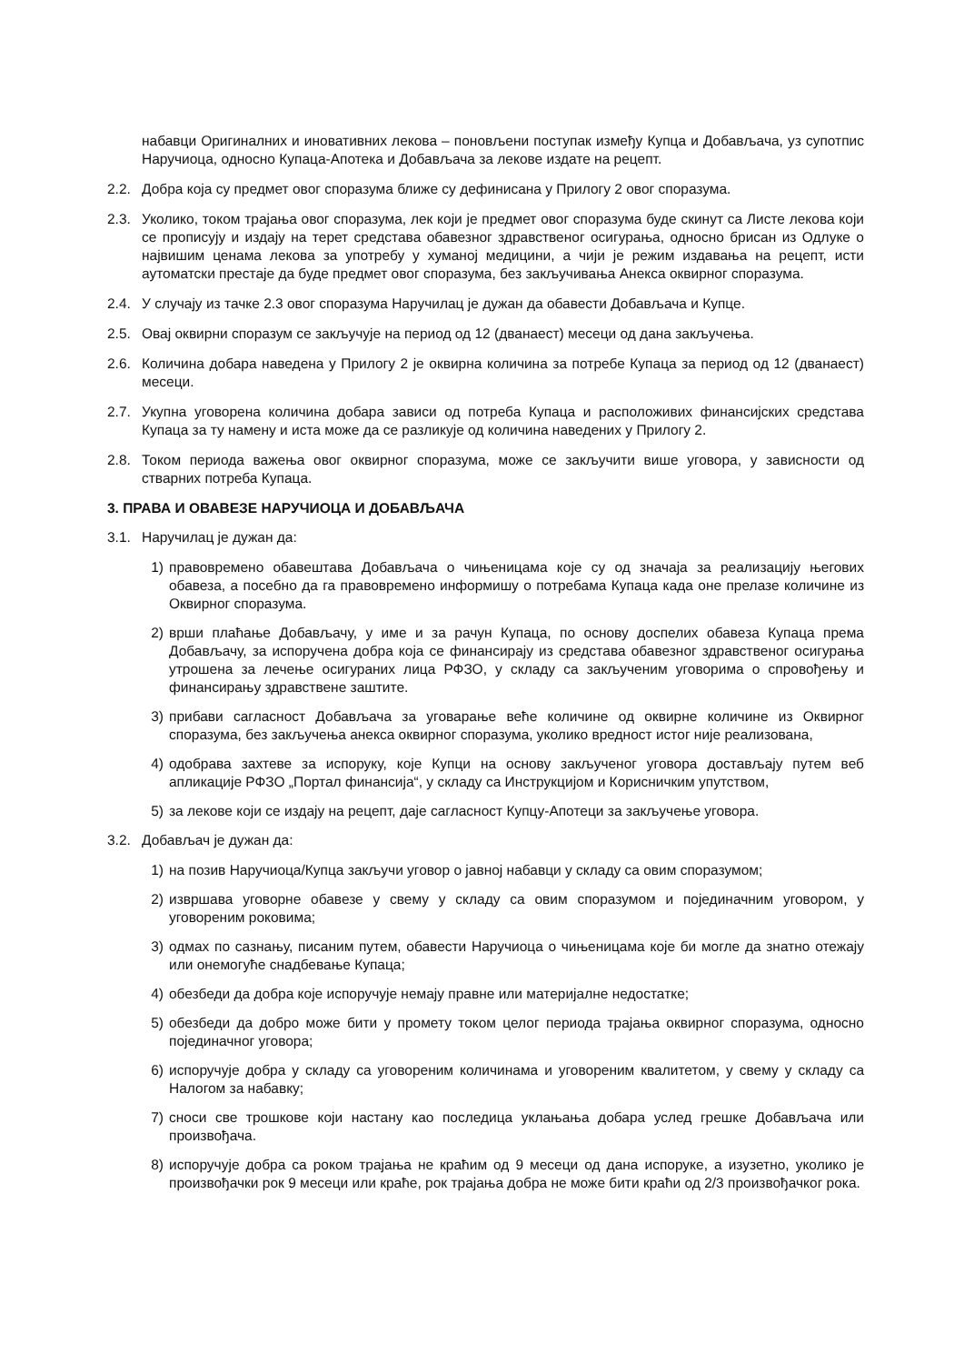набавци Оригиналних и иновативних лекова – поновљени поступак између Купца и Добављача, уз супотпис Наручиоца, односно Купаца-Апотека и Добављача за лекове издате на рецепт.
2.2. Добра која су предмет овог споразума ближе су дефинисана у Прилогу 2 овог споразума.
2.3. Уколико, током трајања овог споразума, лек који је предмет овог споразума буде скинут са Листе лекова који се прописују и издају на терет средстава обавезног здравственог осигурања, односно брисан из Одлуке о највишим ценама лекова за употребу у хуманој медицини, а чији је режим издавања на рецепт, исти аутоматски престаје да буде предмет овог споразума, без закључивања Анекса оквирног споразума.
2.4. У случају из тачке 2.3 овог споразума Наручилац је дужан да обавести Добављача и Купце.
2.5. Овај оквирни споразум се закључује на период од 12 (дванаест) месеци од дана закључења.
2.6. Количина добара наведена у Прилогу 2 је оквирна количина за потребе Купаца за период од 12 (дванаест) месеци.
2.7. Укупна уговорена количина добара зависи од потреба Купаца и расположивих финансијских средстава Купаца за ту намену и иста може да се разликује од количина наведених у Прилогу 2.
2.8. Током периода важења овог оквирног споразума, може се закључити више уговора, у зависности од стварних потреба Купаца.
3. ПРАВА И ОВАВЕЗЕ НАРУЧИОЦА И ДОБАВЉАЧА
3.1. Наручилац је дужан да:
1) правовремено обавештава Добављача о чињеницама које су од значаја за реализацију његових обавеза, а посебно да га правовремено информишу о потребама Купаца када оне прелазе количине из Оквирног споразума.
2) врши плаћање Добављачу, у име и за рачун Купаца, по основу доспелих обавеза Купаца према Добављачу, за испоручена добра која се финансирају из средстава обавезног здравственог осигурања утрошена за лечење осигураних лица РФЗО, у складу са закљученим уговорима о спровођењу и финансирању здравствене заштите.
3) прибави сагласност Добављача за уговарање веће количине од оквирне количине из Оквирног споразума, без закључења анекса оквирног споразума, уколико вредност истог није реализована,
4) одобрава захтеве за испоруку, које Купци на основу закљученог уговора достављају путем веб апликације РФЗО „Портал финансија“, у складу са Инструкцијом и Корисничким упутством,
5) за лекове који се издају на рецепт, даје сагласност Купцу-Апотеци за закључење уговора.
3.2. Добављач је дужан да:
1) на позив Наручиоца/Купца закључи уговор о јавној набавци у складу са овим споразумом;
2) извршава уговорне обавезе у свему у складу са овим споразумом и појединачним уговором, у уговореним роковима;
3) одмах по сазнању, писаним путем, обавести Наручиоца о чињеницама које би могле да знатно отежају или онемогуће снадбевање Купаца;
4) обезбеди да добра које испоручује немају правне или материјалне недостатке;
5) обезбеди да добро може бити у промету током целог периода трајања оквирног споразума, односно појединачног уговора;
6) испоручује добра у складу са уговореним количинама и уговореним квалитетом, у свему у складу са Налогом за набавку;
7) сноси све трошкове који настану као последица уклањања добара услед грешке Добављача или произвођача.
8) испоручује добра са роком трајања не краћим од 9 месеци од дана испоруке, а изузетно, уколико је произвођачки рок 9 месеци или краће, рок трајања добра не може бити краћи од 2/3 произвођачког рока.